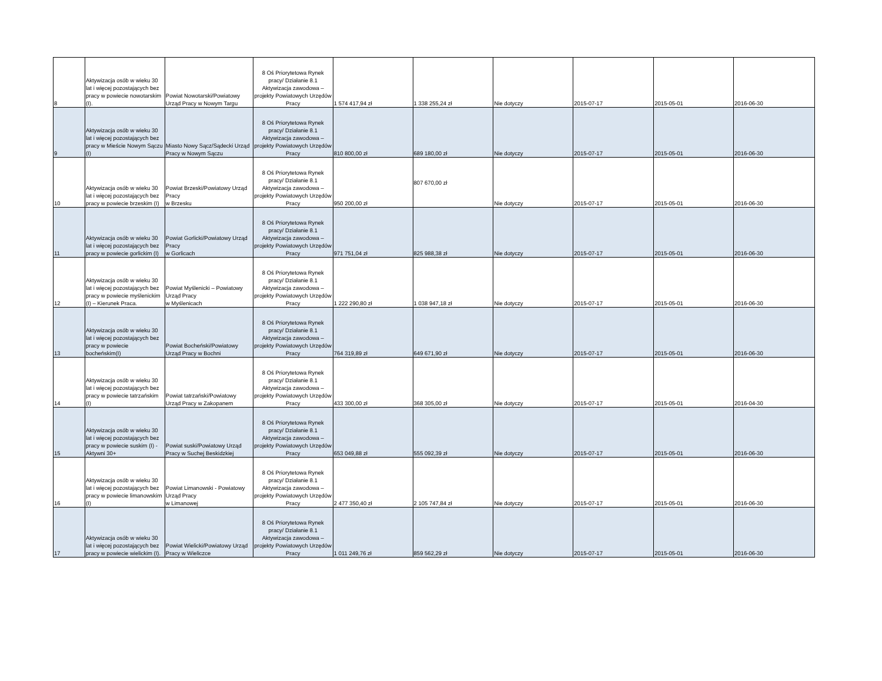| 8 | Aktywizacja osób w wieku 30 lat i więcej pozostających bez pracy w powiecie nowotarskim (I). | Powiat Nowotarski/Powiatowy Urząd Pracy w Nowym Targu | 8 Oś Priorytetowa Rynek pracy/ Działanie 8.1 Aktywizacja zawodowa – projekty Powiatowych Urzędów Pracy | 1 574 417,94 zł | 1 338 255,24 zł | Nie dotyczy | 2015-07-17 | 2015-05-01 | 2016-06-30 |
| 9 | Aktywizacja osób w wieku 30 lat i więcej pozostających bez pracy w Mieście Nowym Sączu (I) | Miasto Nowy Sącz/Sądecki Urząd Pracy w Nowym Sączu | 8 Oś Priorytetowa Rynek pracy/ Działanie 8.1 Aktywizacja zawodowa – projekty Powiatowych Urzędów Pracy | 810 800,00 zł | 689 180,00 zł | Nie dotyczy | 2015-07-17 | 2015-05-01 | 2016-06-30 |
| 10 | Aktywizacja osób w wieku 30 lat i więcej pozostających bez pracy w powiecie brzeskim (I) | Powiat Brzeski/Powiatowy Urząd Pracy w Brzesku | 8 Oś Priorytetowa Rynek pracy/ Działanie 8.1 Aktywizacja zawodowa – projekty Powiatowych Urzędów Pracy | 950 200,00 zł | 807 670,00 zł | Nie dotyczy | 2015-07-17 | 2015-05-01 | 2016-06-30 |
| 11 | Aktywizacja osób w wieku 30 lat i więcej pozostających bez pracy w powiecie gorlickim (I) | Powiat Gorlicki/Powiatowy Urząd Pracy w Gorlicach | 8 Oś Priorytetowa Rynek pracy/ Działanie 8.1 Aktywizacja zawodowa – projekty Powiatowych Urzędów Pracy | 971 751,04 zł | 825 988,38 zł | Nie dotyczy | 2015-07-17 | 2015-05-01 | 2016-06-30 |
| 12 | Aktywizacja osób w wieku 30 lat i więcej pozostających bez pracy w powiecie myślenickim (I) – Kierunek Praca. | Powiat Myślenicki – Powiatowy Urząd Pracy w Myślenicach | 8 Oś Priorytetowa Rynek pracy/ Działanie 8.1 Aktywizacja zawodowa – projekty Powiatowych Urzędów Pracy | 1 222 290,80 zł | 1 038 947,18 zł | Nie dotyczy | 2015-07-17 | 2015-05-01 | 2016-06-30 |
| 13 | Aktywizacja osób w wieku 30 lat i więcej pozostających bez pracy w powiecie bocheńskim(I) | Powiat Bocheński/Powiatowy Urząd Pracy w Bochni | 8 Oś Priorytetowa Rynek pracy/ Działanie 8.1 Aktywizacja zawodowa – projekty Powiatowych Urzędów Pracy | 764 319,89 zł | 649 671,90 zł | Nie dotyczy | 2015-07-17 | 2015-05-01 | 2016-06-30 |
| 14 | Aktywizacja osób w wieku 30 lat i więcej pozostających bez pracy w powiecie tatrzańskim (I) | Powiat tatrzański/Powiatowy Urząd Pracy w Zakopanem | 8 Oś Priorytetowa Rynek pracy/ Działanie 8.1 Aktywizacja zawodowa – projekty Powiatowych Urzędów Pracy | 433 300,00 zł | 368 305,00 zł | Nie dotyczy | 2015-07-17 | 2015-05-01 | 2016-04-30 |
| 15 | Aktywizacja osób w wieku 30 lat i więcej pozostających bez pracy w powiecie suskim (I) - Aktywni 30+ | Powiat suski/Powiatowy Urząd Pracy w Suchej Beskidzkiej | 8 Oś Priorytetowa Rynek pracy/ Działanie 8.1 Aktywizacja zawodowa – projekty Powiatowych Urzędów Pracy | 653 049,88 zł | 555 092,39 zł | Nie dotyczy | 2015-07-17 | 2015-05-01 | 2016-06-30 |
| 16 | Aktywizacja osób w wieku 30 lat i więcej pozostających bez pracy w powiecie limanowskim (I) | Powiat Limanowski - Powiatowy Urząd Pracy w Limanowej | 8 Oś Priorytetowa Rynek pracy/ Działanie 8.1 Aktywizacja zawodowa – projekty Powiatowych Urzędów Pracy | 2 477 350,40 zł | 2 105 747,84 zł | Nie dotyczy | 2015-07-17 | 2015-05-01 | 2016-06-30 |
| 17 | Aktywizacja osób w wieku 30 lat i więcej pozostających bez pracy w powiecie wielickim (I). | Powiat Wielicki/Powiatowy Urząd Pracy w Wieliczce | 8 Oś Priorytetowa Rynek pracy/ Działanie 8.1 Aktywizacja zawodowa – projekty Powiatowych Urzędów Pracy | 1 011 249,76 zł | 859 562,29 zł | Nie dotyczy | 2015-07-17 | 2015-05-01 | 2016-06-30 |